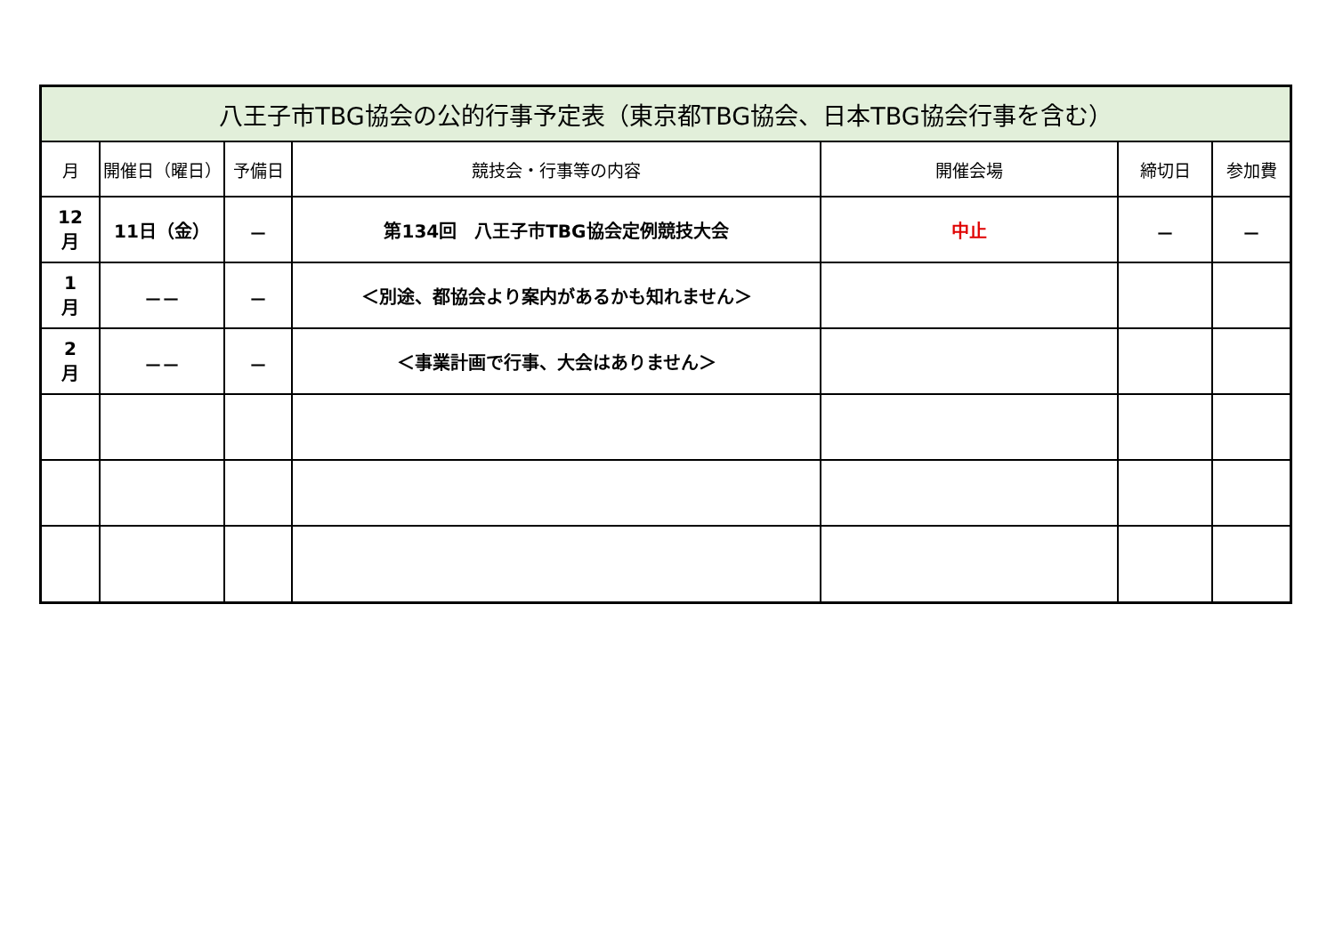| 八王子市TBG協会の公的行事予定表（東京都TBG協会、日本TBG協会行事を含む） | | | | | | |
| --- | --- | --- | --- | --- | --- | --- |
| 月 | 開催日（曜日） | 予備日 | 競技会・行事等の内容 | 開催会場 | 締切日 | 参加費 |
| 12 月 | 11日（金） | － | 第134回 八王子市TBG協会定例競技大会 | 中止 | － | － |
| 1 月 | －－ | － | ＜別途、都協会より案内があるかも知れません＞ | | | |
| 2 月 | －－ | － | ＜事業計画で行事、大会はありません＞ | | | |